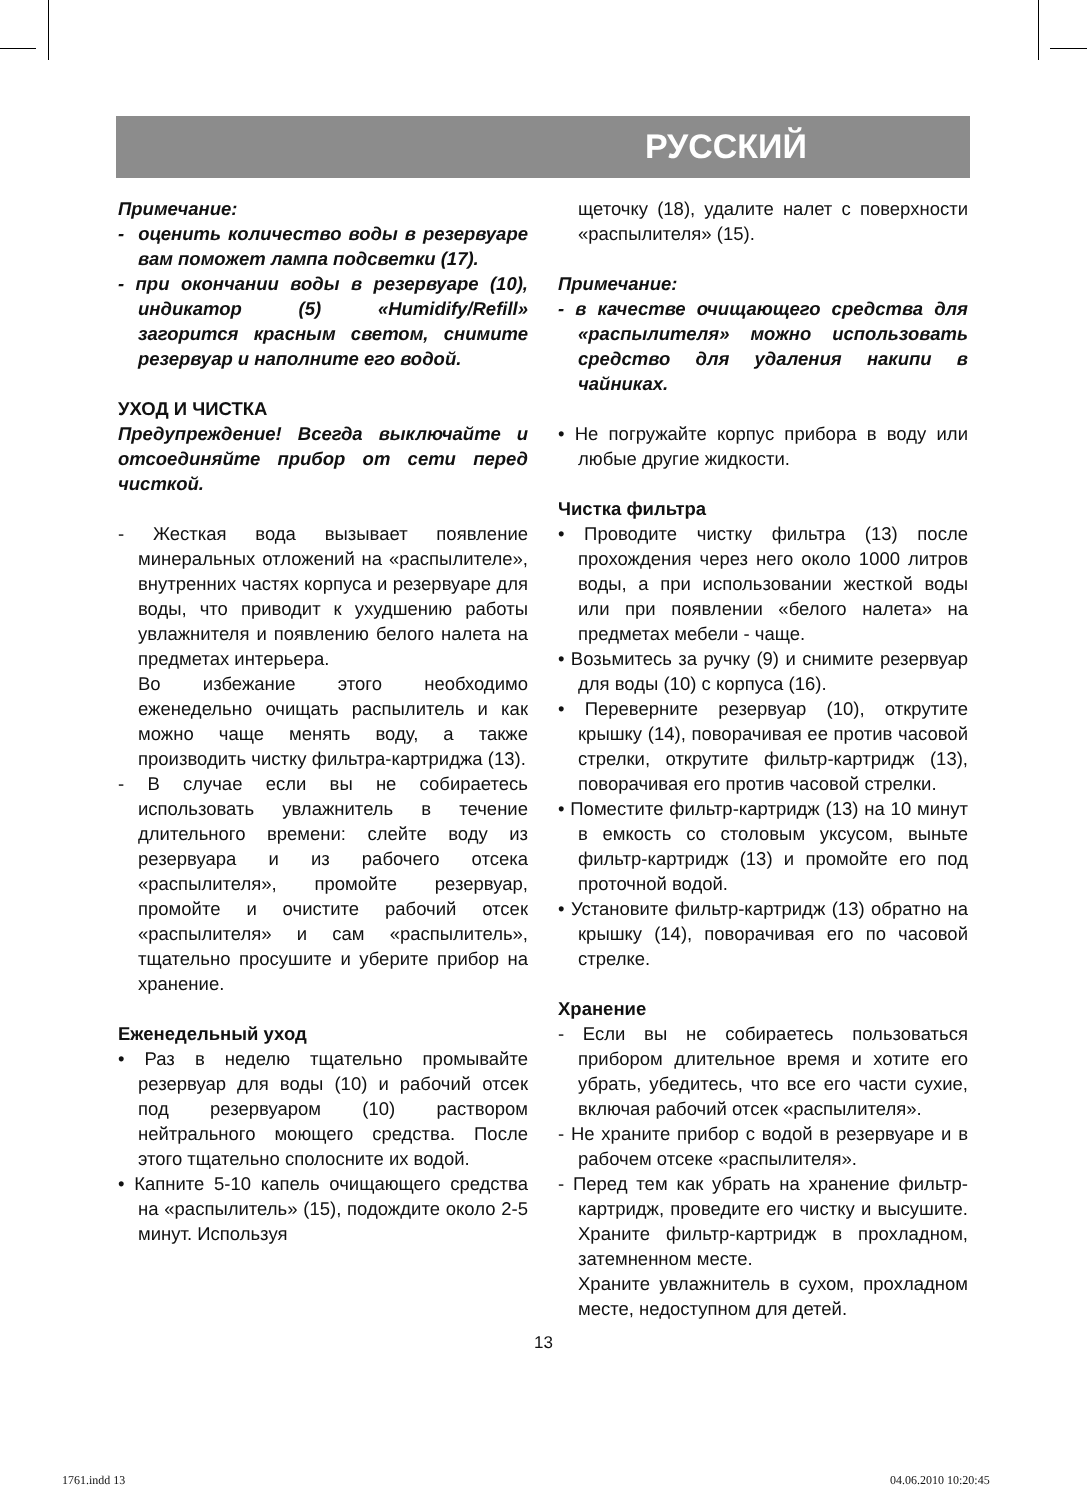РУССКИЙ
Примечание:
- оценить количество воды в резервуаре вам поможет лампа подсветки (17).
- при окончании воды в резервуаре (10), индикатор (5) «Humidify/Refill» загорится красным светом, снимите резервуар и наполните его водой.
УХОД И ЧИСТКА
Предупреждение! Всегда выключайте и отсоединяйте прибор от сети перед чисткой.
- Жесткая вода вызывает появление минеральных отложений на «распылителе», внутренних частях корпуса и резервуаре для воды, что приводит к ухудшению работы увлажнителя и появлению белого налета на предметах интерьера.
Во избежание этого необходимо еженедельно очищать распылитель и как можно чаще менять воду, а также производить чистку фильтра-картриджа (13).
- В случае если вы не собираетесь использовать увлажнитель в течение длительного времени: слейте воду из резервуара и из рабочего отсека «распылителя», промойте резервуар, промойте и очистите рабочий отсек «распылителя» и сам «распылитель», тщательно просушите и уберите прибор на хранение.
Еженедельный уход
• Раз в неделю тщательно промывайте резервуар для воды (10) и рабочий отсек под резервуаром (10) раствором нейтрального моющего средства. После этого тщательно сполосните их водой.
• Капните 5-10 капель очищающего средства на «распылитель» (15), подождите около 2-5 минут. Используя
щеточку (18), удалите налет с поверхности «распылителя» (15).
Примечание:
- в качестве очищающего средства для «распылителя» можно использовать средство для удаления накипи в чайниках.
• Не погружайте корпус прибора в воду или любые другие жидкости.
Чистка фильтра
• Проводите чистку фильтра (13) после прохождения через него около 1000 литров воды, а при использовании жесткой воды или при появлении «белого налета» на предметах мебели - чаще.
• Возьмитесь за ручку (9) и снимите резервуар для воды (10) с корпуса (16).
• Переверните резервуар (10), открутите крышку (14), поворачивая ее против часовой стрелки, открутите фильтр-картридж (13), поворачивая его против часовой стрелки.
• Поместите фильтр-картридж (13) на 10 минут в емкость со столовым уксусом, выньте фильтр-картридж (13) и промойте его под проточной водой.
• Установите фильтр-картридж (13) обратно на крышку (14), поворачивая его по часовой стрелке.
Хранение
- Если вы не собираетесь пользоваться прибором длительное время и хотите его убрать, убедитесь, что все его части сухие, включая рабочий отсек «распылителя».
- Не храните прибор с водой в резервуаре и в рабочем отсеке «распылителя».
- Перед тем как убрать на хранение фильтр-картридж, проведите его чистку и высушите. Храните фильтр-картридж в прохладном, затемненном месте.
Храните увлажнитель в сухом, прохладном месте, недоступном для детей.
13
1761.indd 13 04.06.2010 10:20:45